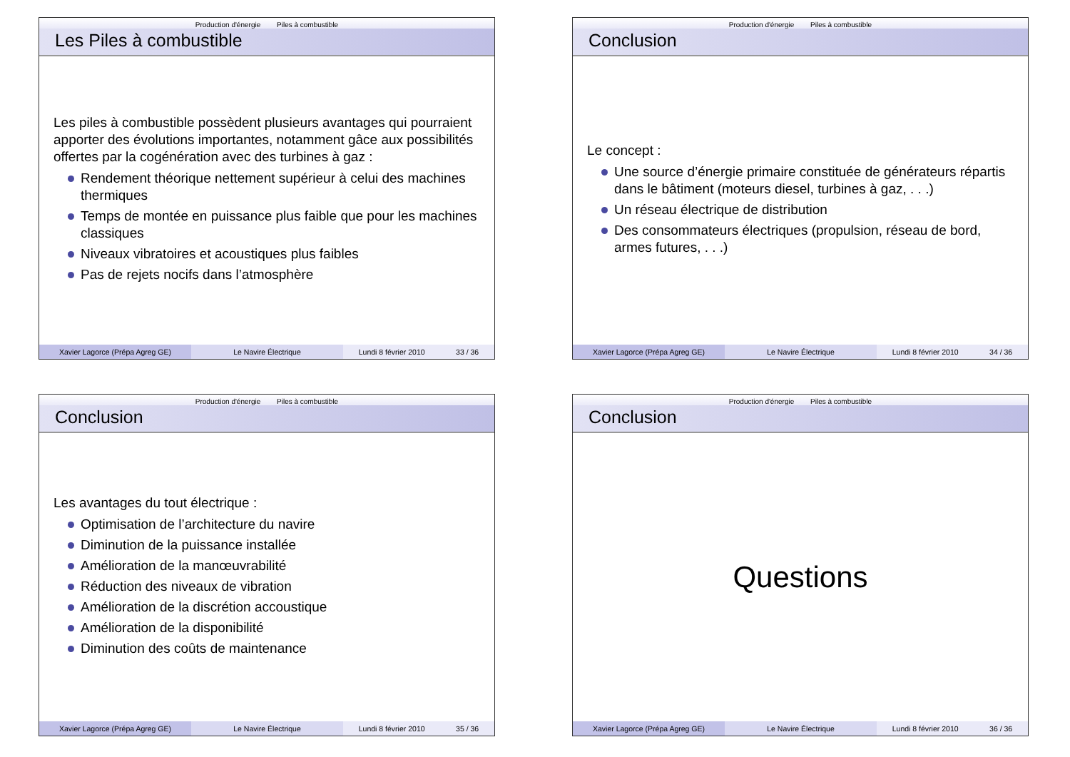Production d'énergie Piles à combustible
Les Piles à combustible
Les piles à combustible possèdent plusieurs avantages qui pourraient apporter des évolutions importantes, notamment gâce aux possibilités offertes par la cogénération avec des turbines à gaz :
Rendement théorique nettement supérieur à celui des machines thermiques
Temps de montée en puissance plus faible que pour les machines classiques
Niveaux vibratoires et acoustiques plus faibles
Pas de rejets nocifs dans l’atmosphère
Xavier Lagorce (Prépa Agreg GE) Le Navire Électrique Lundi 8 février 2010 33 / 36
Production d'énergie Piles à combustible
Conclusion
Le concept :
Une source d’énergie primaire constituée de générateurs répartis dans le bâtiment (moteurs diesel, turbines à gaz, . . .)
Un réseau électrique de distribution
Des consommateurs électriques (propulsion, réseau de bord, armes futures, . . .)
Xavier Lagorce (Prépa Agreg GE) Le Navire Électrique Lundi 8 février 2010 34 / 36
Production d'énergie Piles à combustible
Conclusion
Les avantages du tout électrique :
Optimisation de l’architecture du navire
Diminution de la puissance installée
Amélioration de la manœuvrabilité
Réduction des niveaux de vibration
Amélioration de la discrétion accoustique
Amélioration de la disponibilité
Diminution des coûts de maintenance
Xavier Lagorce (Prépa Agreg GE) Le Navire Électrique Lundi 8 février 2010 35 / 36
Production d'énergie Piles à combustible
Conclusion
Questions
Xavier Lagorce (Prépa Agreg GE) Le Navire Électrique Lundi 8 février 2010 36 / 36